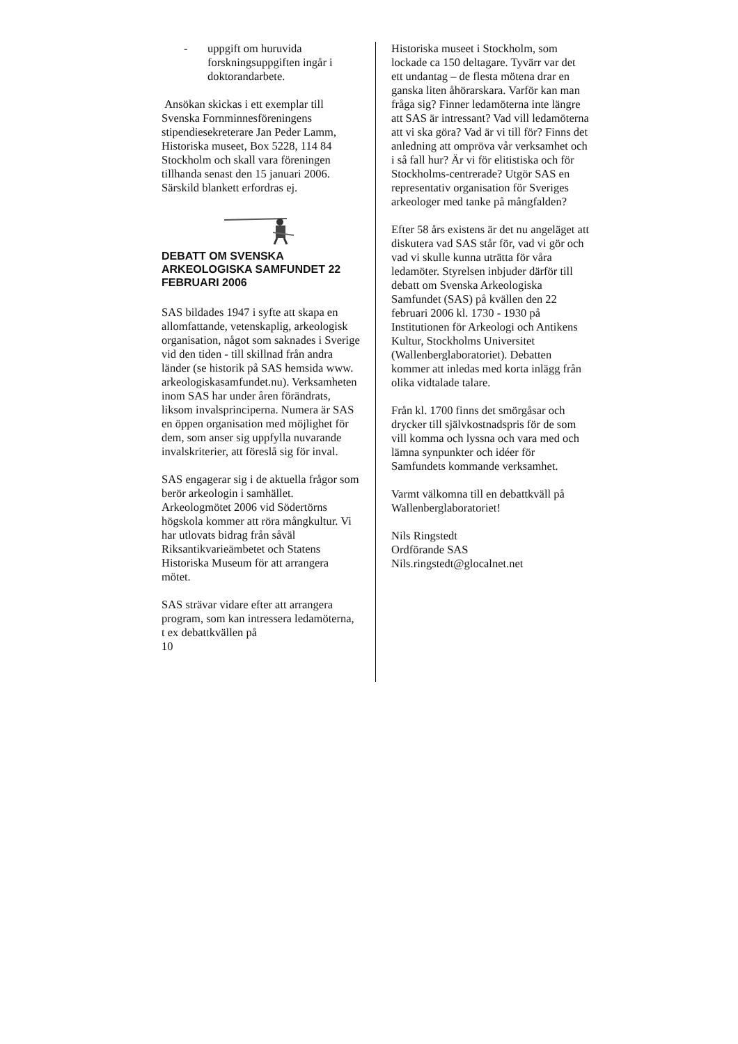- uppgift om huruvida forskningsuppgiften ingår i doktorandarbete.
Ansökan skickas i ett exemplar till Svenska Fornminnesföreningens stipendiesekreterare Jan Peder Lamm, Historiska museet, Box 5228, 114 84 Stockholm och skall vara föreningen tillhanda senast den 15 januari 2006. Särskild blankett erfordras ej.
DEBATT OM SVENSKA ARKEOLOGISKA SAMFUNDET 22 FEBRUARI 2006
SAS bildades 1947 i syfte att skapa en allomfattande, vetenskaplig, arkeologisk organisation, något som saknades i Sverige vid den tiden - till skillnad från andra länder (se historik på SAS hemsida www. arkeologiskasamfundet.nu). Verksamheten inom SAS har under åren förändrats, liksom invalsprinciperna. Numera är SAS en öppen organisation med möjlighet för dem, som anser sig uppfylla nuvarande invalskriterier, att föreslå sig för inval.
SAS engagerar sig i de aktuella frågor som berör arkeologin i samhället. Arkeologmötet 2006 vid Södertörns högskola kommer att röra mångkultur. Vi har utlovats bidrag från såväl Riksantikvarieämbetet och Statens Historiska Museum för att arrangera mötet.
SAS strävar vidare efter att arrangera program, som kan intressera ledamöterna, t ex debattkvällen på
10
Historiska museet i Stockholm, som lockade ca 150 deltagare. Tyvärr var det ett undantag – de flesta mötena drar en ganska liten åhörarskara. Varför kan man fråga sig? Finner ledamöterna inte längre att SAS är intressant? Vad vill ledamöterna att vi ska göra? Vad är vi till för? Finns det anledning att ompröva vår verksamhet och i så fall hur? Är vi för elitistiska och för Stockholms-centrerade? Utgör SAS en representativ organisation för Sveriges arkeologer med tanke på mångfalden?
Efter 58 års existens är det nu angeläget att diskutera vad SAS står för, vad vi gör och vad vi skulle kunna uträtta för våra ledamöter. Styrelsen inbjuder därför till debatt om Svenska Arkeologiska Samfundet (SAS) på kvällen den 22 februari 2006 kl. 1730 - 1930 på Institutionen för Arkeologi och Antikens Kultur, Stockholms Universitet (Wallenberglaboratoriet). Debatten kommer att inledas med korta inlägg från olika vidtalade talare.
Från kl. 1700 finns det smörgåsar och drycker till självkostnadspris för de som vill komma och lyssna och vara med och lämna synpunkter och idéer för Samfundets kommande verksamhet.
Varmt välkomna till en debattkväll på Wallenberglaboratoriet!
Nils Ringstedt
Ordförande SAS
Nils.ringstedt@glocalnet.net